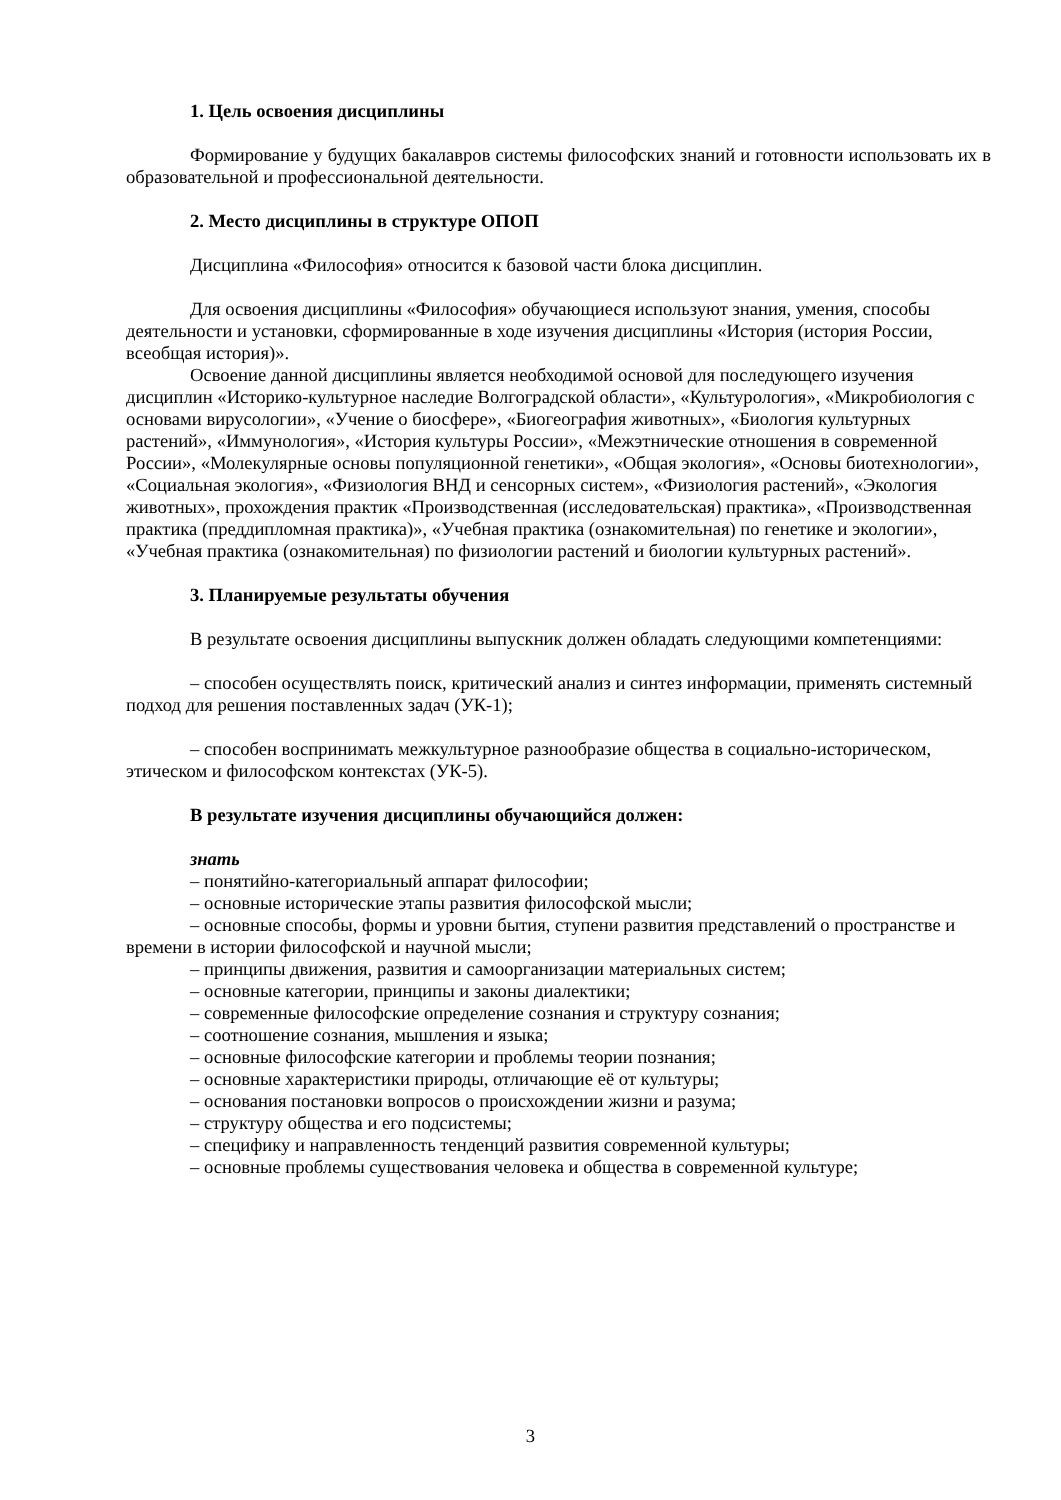1. Цель освоения дисциплины
Формирование у будущих бакалавров системы философских знаний и готовности использовать их в образовательной и профессиональной деятельности.
2. Место дисциплины в структуре ОПОП
Дисциплина «Философия» относится к базовой части блока дисциплин.
Для освоения дисциплины «Философия» обучающиеся используют знания, умения, способы деятельности и установки, сформированные в ходе изучения дисциплины «История (история России, всеобщая история)».
Освоение данной дисциплины является необходимой основой для последующего изучения дисциплин «Историко-культурное наследие Волгоградской области», «Культурология», «Микробиология с основами вирусологии», «Учение о биосфере», «Биогеография животных», «Биология культурных растений», «Иммунология», «История культуры России», «Межэтнические отношения в современной России», «Молекулярные основы популяционной генетики», «Общая экология», «Основы биотехнологии», «Социальная экология», «Физиология ВНД и сенсорных систем», «Физиология растений», «Экология животных», прохождения практик «Производственная (исследовательская) практика», «Производственная практика (преддипломная практика)», «Учебная практика (ознакомительная) по генетике и экологии», «Учебная практика (ознакомительная) по физиологии растений и биологии культурных растений».
3. Планируемые результаты обучения
В результате освоения дисциплины выпускник должен обладать следующими компетенциями:
– способен осуществлять поиск, критический анализ и синтез информации, применять системный подход для решения поставленных задач (УК-1);
– способен воспринимать межкультурное разнообразие общества в социально-историческом, этическом и философском контекстах (УК-5).
В результате изучения дисциплины обучающийся должен:
знать
– понятийно-категориальный аппарат философии;
– основные исторические этапы развития философской мысли;
– основные способы, формы и уровни бытия, ступени развития представлений о пространстве и времени в истории философской и научной мысли;
– принципы движения, развития и самоорганизации материальных систем;
– основные категории, принципы и законы диалектики;
– современные философские определение сознания и структуру сознания;
– соотношение сознания, мышления и языка;
– основные философские категории и проблемы теории познания;
– основные характеристики природы, отличающие её от культуры;
– основания постановки вопросов о происхождении жизни и разума;
– структуру общества и его подсистемы;
– специфику и направленность тенденций развития современной культуры;
– основные проблемы существования человека и общества в современной культуре;
3